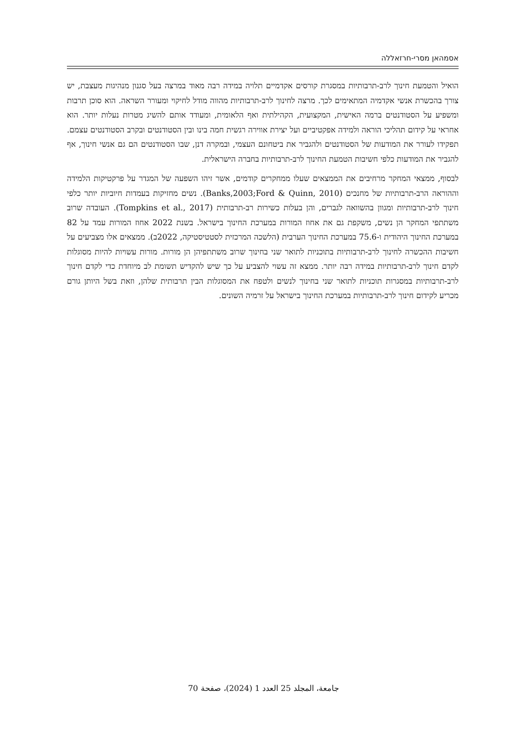אסמהאן מסרי-חרזאללה
הואיל והטמעת חינוך לרב-תרבותיות במסגרת קורסים אקדמיים תלויה במידה רבה מאוד במרצה בעל סגנון מנהיגות מעצבת, יש צורך בהכשרת אנשי אקדמיה המתאימים לכך. מרצה לחינוך לרב-תרבותיות מהווה מודל לחיקוי ומעורר השראה. הוא סוכן תרבות ומשפיע על הסטודנטים ברמה האישית, המקצועית, הקהילתית ואף הלאומית, ומעודד אותם להשיג מטרות נעלות יותר. הוא אחראי על קידום תהליכי הוראה ולמידה אפקטיביים ועל יצירת אווירה רגשית חמה בינו ובין הסטודנטים ובקרב הסטודנטים עצמם. תפקידו לעורר את המודעות של הסטודנטים ולהגביר את ביטחונם העצמי, ובמקרה דנן, שבו הסטודנטים הם גם אנשי חינוך, אף להגביר את המודעות כלפי חשיבות הטמעת החינוך לרב-תרבותיות בחברה הישראלית.
לבסוף, ממצאי המחקר מרחיבים את הממצאים שעלו ממחקרים קודמים, אשר זיהו השפעה של המגדר על פרקטיקות הלמידה וההוראה הרב-תרבותיות של מחנכים (Banks,2003;Ford & Quinn, 2010). נשים מחזיקות בעמדות חיוביות יותר כלפי חינוך לרב-תרבותיות ומגוון בהשוואה לגברים, והן בעלות כשירות רב-תרבותית (Tompkins et al., 2017). העובדה שרוב משתתפי המחקר הן נשים, משקפת גם את אחוז המורות במערכת החינוך בישראל. בשנת 2022 אחוז המורות עמד על 82 במערכת החינוך היהודית ו-75.6 במערכת החינוך הערבית (הלשכה המרכזית לסטטיסטיקה, 2022ב). ממצאים אלו מצביעים על חשיבות ההכשרה לחינוך לרב-תרבותיות בתוכניות לתואר שני בחינוך שרוב משתתפיהן הן מורות. מורות עשויות להיות מסוגלות לקדם חינוך לרב-תרבותיות במידה רבה יותר. ממצא זה עשוי להצביע על כך שיש להקדיש תשומת לב מיוחדת כדי לקדם חינוך לרב-תרבותיות במסגרות תוכניות לתואר שני בחינוך לנשים ולטפח את המסוגלות הבין תרבותית שלהן, וזאת בשל היותן גורם מכריע לקידום חינוך לרב-תרבותיות במערכת החינוך בישראל על זרמיה השונים.
جامعة، المجلد 25 العدد 1 (2024)، صفحة 70